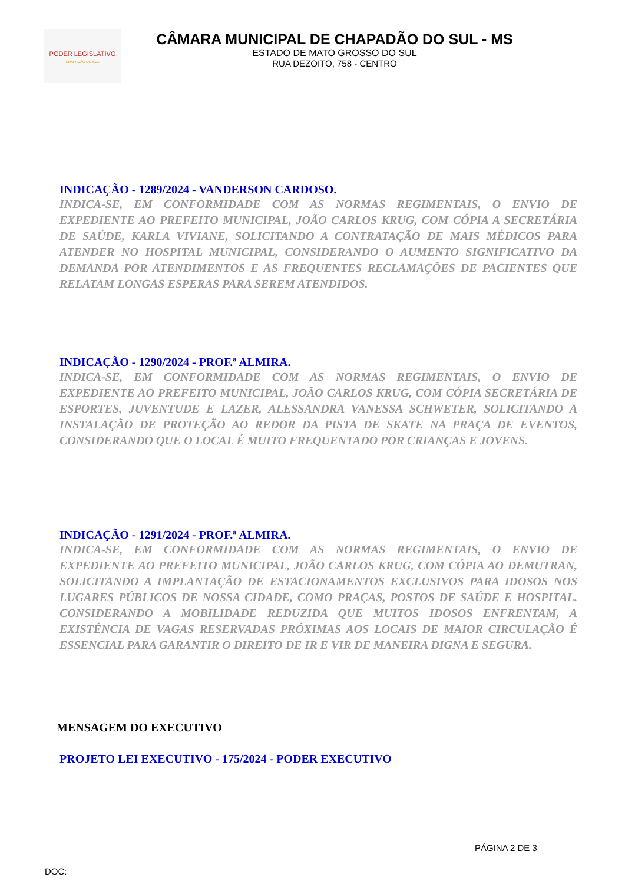PODER LEGISLATIVO
CHAPADÃO DO SUL
CÂMARA MUNICIPAL DE CHAPADÃO DO SUL - MS
ESTADO DE MATO GROSSO DO SUL
RUA DEZOITO, 758 - CENTRO
INDICAÇÃO - 1289/2024 - VANDERSON CARDOSO.
INDICA-SE, EM CONFORMIDADE COM AS NORMAS REGIMENTAIS, O ENVIO DE EXPEDIENTE AO PREFEITO MUNICIPAL, JOÃO CARLOS KRUG, COM CÓPIA A SECRETÁRIA DE SAÚDE, KARLA VIVIANE, SOLICITANDO A CONTRATAÇÃO DE MAIS MÉDICOS PARA ATENDER NO HOSPITAL MUNICIPAL, CONSIDERANDO O AUMENTO SIGNIFICATIVO DA DEMANDA POR ATENDIMENTOS E AS FREQUENTES RECLAMAÇÕES DE PACIENTES QUE RELATAM LONGAS ESPERAS PARA SEREM ATENDIDOS.
INDICAÇÃO - 1290/2024 - PROF.ª ALMIRA.
INDICA-SE, EM CONFORMIDADE COM AS NORMAS REGIMENTAIS, O ENVIO DE EXPEDIENTE AO PREFEITO MUNICIPAL, JOÃO CARLOS KRUG, COM CÓPIA SECRETÁRIA DE ESPORTES, JUVENTUDE E LAZER, ALESSANDRA VANESSA SCHWETER, SOLICITANDO A INSTALAÇÃO DE PROTEÇÃO AO REDOR DA PISTA DE SKATE NA PRAÇA DE EVENTOS, CONSIDERANDO QUE O LOCAL É MUITO FREQUENTADO POR CRIANÇAS E JOVENS.
INDICAÇÃO - 1291/2024 - PROF.ª ALMIRA.
INDICA-SE, EM CONFORMIDADE COM AS NORMAS REGIMENTAIS, O ENVIO DE EXPEDIENTE AO PREFEITO MUNICIPAL, JOÃO CARLOS KRUG, COM CÓPIA AO DEMUTRAN, SOLICITANDO A IMPLANTAÇÃO DE ESTACIONAMENTOS EXCLUSIVOS PARA IDOSOS NOS LUGARES PÚBLICOS DE NOSSA CIDADE, COMO PRAÇAS, POSTOS DE SAÚDE E HOSPITAL. CONSIDERANDO A MOBILIDADE REDUZIDA QUE MUITOS IDOSOS ENFRENTAM, A EXISTÊNCIA DE VAGAS RESERVADAS PRÓXIMAS AOS LOCAIS DE MAIOR CIRCULAÇÃO É ESSENCIAL PARA GARANTIR O DIREITO DE IR E VIR DE MANEIRA DIGNA E SEGURA.
MENSAGEM DO EXECUTIVO
PROJETO LEI EXECUTIVO - 175/2024 - PODER EXECUTIVO
PÁGINA 2 DE 3
DOC: